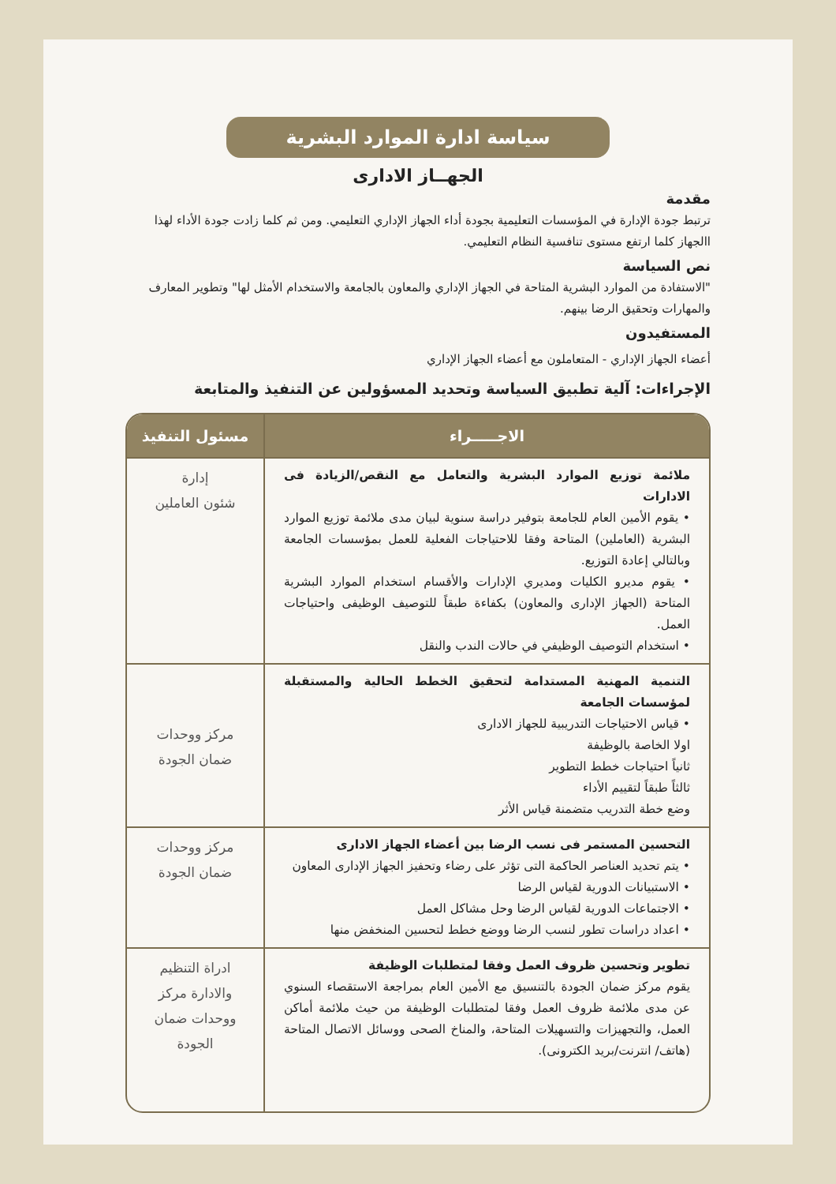سياسة ادارة الموارد البشرية
الجهــاز الادارى
مقدمة
ترتبط جودة الإدارة في المؤسسات التعليمية بجودة أداء الجهاز الإداري التعليمي. ومن ثم كلما زادت جودة الأداء لهذا االجهاز كلما ارتفع مستوى تنافسية النظام التعليمي.
نص السياسة
"الاستفادة من الموارد البشرية المتاحة في الجهاز الإداري والمعاون بالجامعة والاستخدام الأمثل لها" وتطوير المعارف والمهارات وتحقيق الرضا بينهم.
المستفيدون
أعضاء الجهاز الإداري - المتعاملون مع أعضاء الجهاز الإداري
الإجراءات: آلية تطبيق السياسة وتحديد المسؤولين عن التنفيذ والمتابعة
| الاجـــــراء | مسئول التنفيذ |
| --- | --- |
| ملائمة توزيع الموارد البشرية والتعامل مع النقص/الزيادة فى الادارات • يقوم الأمين العام للجامعة بتوفير دراسة سنوية لبيان مدى ملائمة توزيع الموارد البشرية (العاملين) المتاحة وفقا للاحتياجات الفعلية للعمل بمؤسسات الجامعة وبالتالي إعادة التوزيع. • يقوم مديرو الكليات ومديري الإدارات والأقسام استخدام الموارد البشرية المتاحة (الجهاز الإدارى والمعاون) بكفاءة طبقاً للتوصيف الوظيفى واحتياجات العمل. • استخدام التوصيف الوظيفي في حالات الندب والنقل | إدارة شئون العاملين |
| التنمية المهنية المستدامة لتحقيق الخطط الحالية والمستقبلة لمؤسسات الجامعة • قياس الاحتياجات التدريبية للجهاز الادارى اولا الخاصة بالوظيفة ثانياً احتياجات خطط التطوير ثالثاً طبقاً لتقييم الأداء وضع خطة التدريب متضمنة قياس الأثر | مركز ووحدات ضمان الجودة |
| التحسين المستمر فى نسب الرضا بين أعضاء الجهاز الادارى • يتم تحديد العناصر الحاكمة التى تؤثر على رضاء وتحفيز الجهاز الإدارى المعاون • الاستبيانات الدورية لقياس الرضا • الاجتماعات الدورية لقياس الرضا وحل مشاكل العمل • اعداد دراسات تطور لنسب الرضا ووضع خطط لتحسين المنخفض منها | مركز ووحدات ضمان الجودة |
| تطوير وتحسين ظروف العمل وفقا لمتطلبات الوظيفة يقوم مركز ضمان الجودة بالتنسيق مع الأمين العام بمراجعة الاستقصاء السنوي عن مدى ملائمة ظروف العمل وفقا لمتطلبات الوظيفة من حيث ملائمة أماكن العمل، والتجهيزات والتسهيلات المتاحة، والمناخ الصحى ووسائل الاتصال المتاحة (هاتف/ انترنت/بريد الكترونى). | ادراة التنظيم والادارة مركز ووحدات ضمان الجودة |